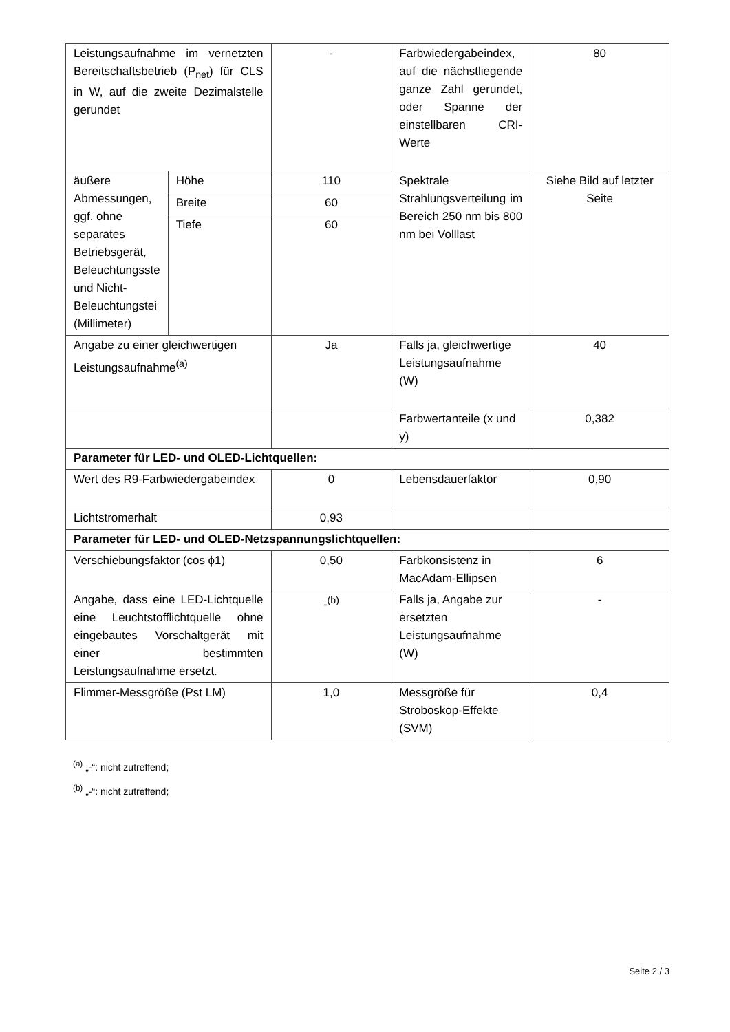| Leistungsaufnahme im vernetzten Bereitschaftsbetrieb (P<sub>net</sub>) für CLS in W, auf die zweite Dezimalstelle gerundet | | - | Farbwiedergabeindex, auf die nächstliegende ganze Zahl gerundet, oder Spanne der einstellbaren CRI-Werte | 80 |
| äußere Abmessungen, ggf. ohne separates Betriebsgerät, Beleuchtungsste und Nicht-Beleuchtungstei (Millimeter) | Höhe | 110 | Spektrale Strahlungsverteilung im Bereich 250 nm bis 800 nm bei Volllast | Siehe Bild auf letzter Seite |
| | Breite | 60 | | |
| | Tiefe | 60 | | |
| Angabe zu einer gleichwertigen Leistungsaufnahme<sup>(a)</sup> | | Ja | Falls ja, gleichwertige Leistungsaufnahme (W) | 40 |
| | | | Farbwertanteile (x und y) | 0,382 |
| Parameter für LED- und OLED-Lichtquellen: | | | | |
| Wert des R9-Farbwiedergabeindex | | 0 | Lebensdauerfaktor | 0,90 |
| Lichtstromerhalt | | 0,93 | | |
| Parameter für LED- und OLED-Netzspannungslichtquellen: | | | | |
| Verschiebungsfaktor (cos ϕ1) | | 0,50 | Farbkonsistenz in MacAdam-Ellipsen | 6 |
| Angabe, dass eine LED-Lichtquelle eine Leuchtstofflichtquelle ohne eingebautes Vorschaltgerät mit einer bestimmten Leistungsaufnahme ersetzt. | | -<sup>(b)</sup> | Falls ja, Angabe zur ersetzten Leistungsaufnahme (W) | - |
| Flimmer-Messgröße (Pst LM) | | 1,0 | Messgröße für Stroboskop-Effekte (SVM) | 0,4 |
<sup>(a)</sup> „-“: nicht zutreffend;
<sup>(b)</sup> „-“: nicht zutreffend;
Seite 2 / 3